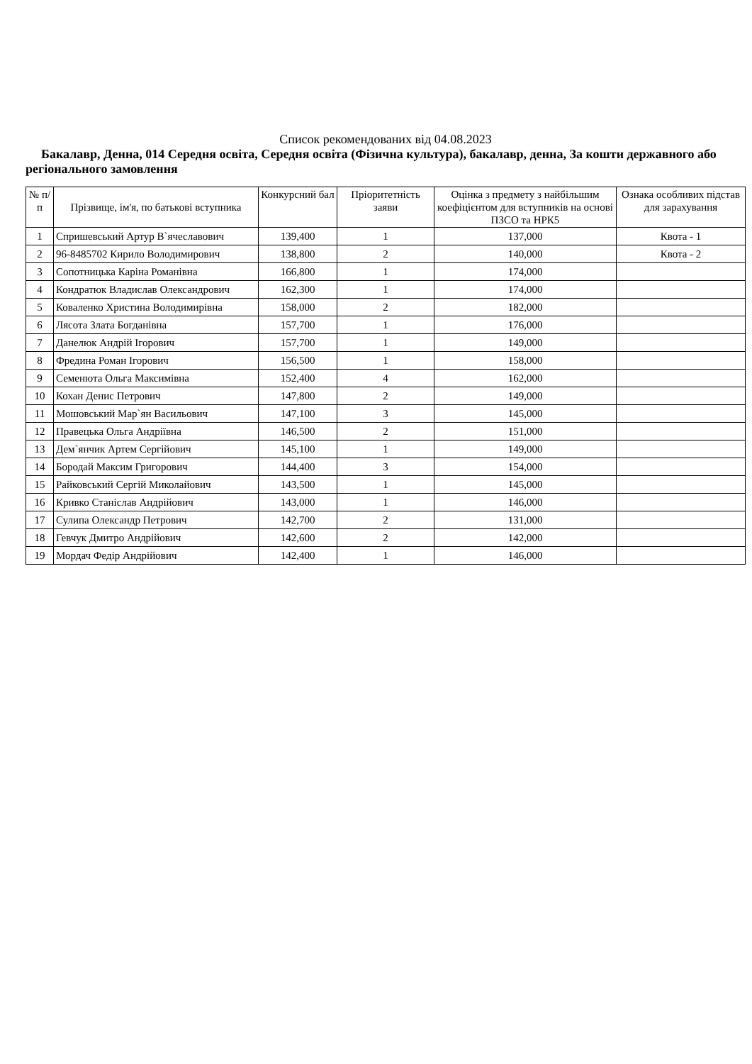Список рекомендованих від 04.08.2023
Бакалавр, Денна, 014 Середня освіта, Середня освіта (Фізична культура), бакалавр, денна, За кошти державного або регіонального замовлення
| № п/п | Прізвище, ім'я, по батькові вступника | Конкурсний бал | Пріоритетність заяви | Оцінка з предмету з найбільшим коефіцієнтом для вступників на основі ПЗСО та НРК5 | Ознака особливих підстав для зарахування |
| --- | --- | --- | --- | --- | --- |
| 1 | Спришевський Артур В`ячеславович | 139,400 | 1 | 137,000 | Квота - 1 |
| 2 | 96-8485702 Кирило Володимирович | 138,800 | 2 | 140,000 | Квота - 2 |
| 3 | Сопотницька Каріна Романівна | 166,800 | 1 | 174,000 | |
| 4 | Кондратюк Владислав Олександрович | 162,300 | 1 | 174,000 | |
| 5 | Коваленко Христина Володимирівна | 158,000 | 2 | 182,000 | |
| 6 | Лясота Злата Богданівна | 157,700 | 1 | 176,000 | |
| 7 | Данелюк Андрій Ігорович | 157,700 | 1 | 149,000 | |
| 8 | Фредина Роман Ігорович | 156,500 | 1 | 158,000 | |
| 9 | Семенюта Ольга Максимівна | 152,400 | 4 | 162,000 | |
| 10 | Кохан Денис Петрович | 147,800 | 2 | 149,000 | |
| 11 | Мошовський Мар`ян Васильович | 147,100 | 3 | 145,000 | |
| 12 | Правецька Ольга Андріївна | 146,500 | 2 | 151,000 | |
| 13 | Дем`янчик Артем Сергійович | 145,100 | 1 | 149,000 | |
| 14 | Бородай Максим Григорович | 144,400 | 3 | 154,000 | |
| 15 | Райковський Сергій Миколайович | 143,500 | 1 | 145,000 | |
| 16 | Кривко Станіслав Андрійович | 143,000 | 1 | 146,000 | |
| 17 | Сулипа Олександр Петрович | 142,700 | 2 | 131,000 | |
| 18 | Гевчук Дмитро Андрійович | 142,600 | 2 | 142,000 | |
| 19 | Мордач Федір Андрійович | 142,400 | 1 | 146,000 | |